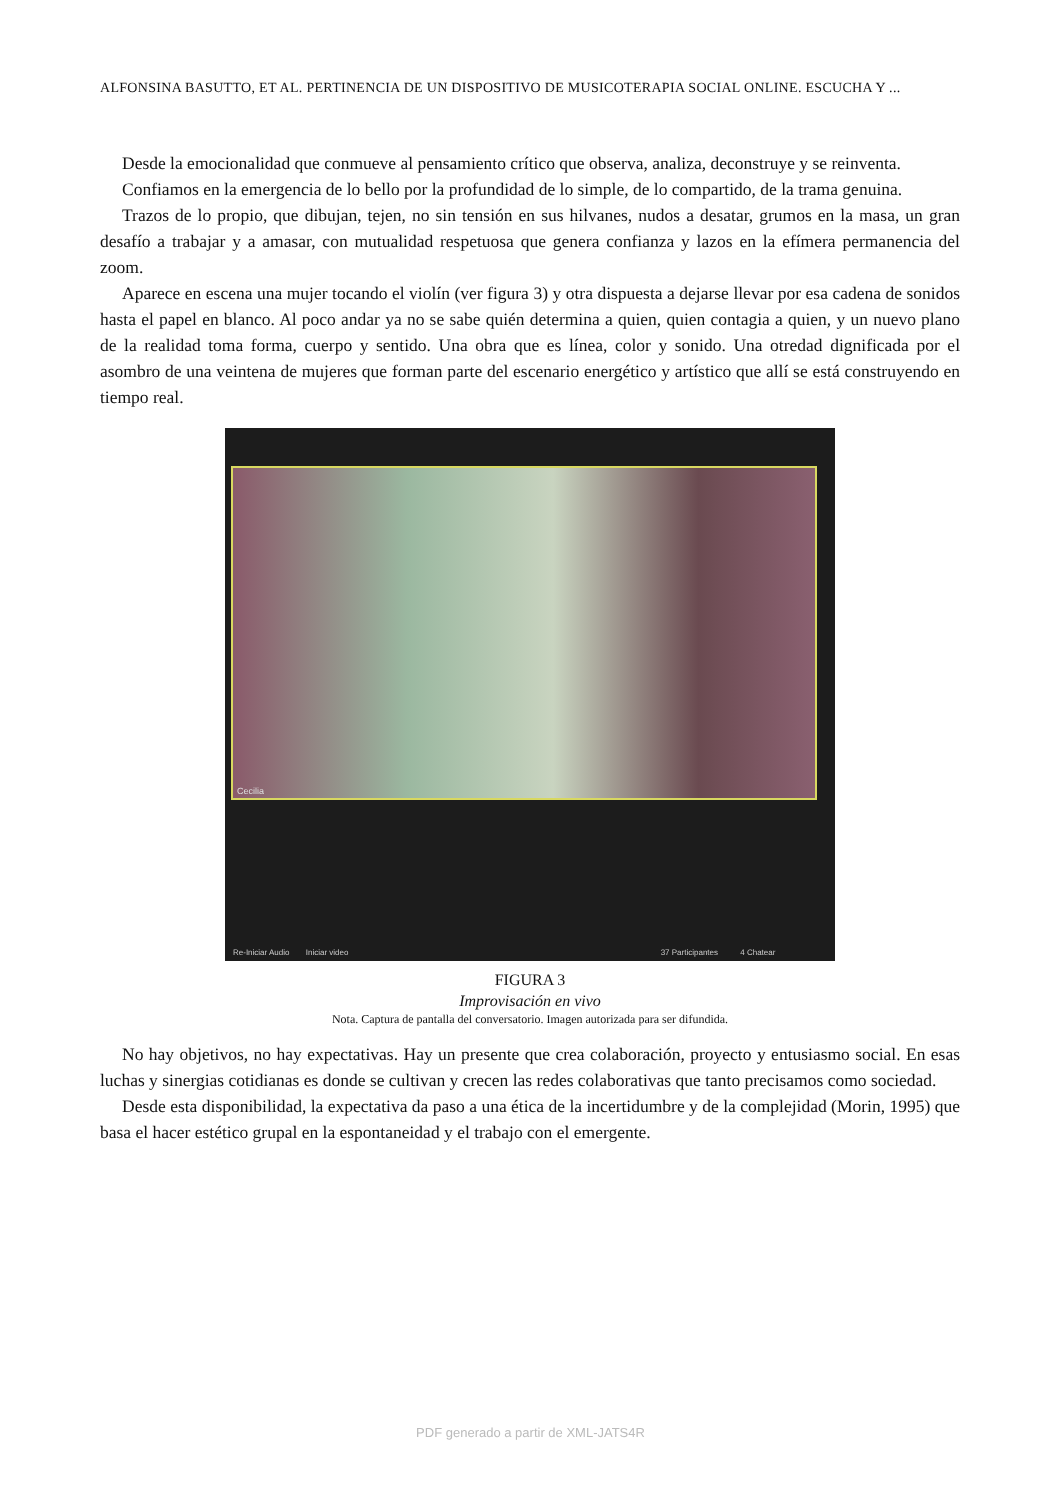ALFONSINA BASUTTO, ET AL. PERTINENCIA DE UN DISPOSITIVO DE MUSICOTERAPIA SOCIAL ONLINE. ESCUCHA Y ...
Desde la emocionalidad que conmueve al pensamiento crítico que observa, analiza, deconstruye y se reinventa.
Confiamos en la emergencia de lo bello por la profundidad de lo simple, de lo compartido, de la trama genuina.
Trazos de lo propio, que dibujan, tejen, no sin tensión en sus hilvanes, nudos a desatar, grumos en la masa, un gran desafío a trabajar y a amasar, con mutualidad respetuosa que genera confianza y lazos en la efímera permanencia del zoom.
Aparece en escena una mujer tocando el violín (ver figura 3) y otra dispuesta a dejarse llevar por esa cadena de sonidos hasta el papel en blanco. Al poco andar ya no se sabe quién determina a quien, quien contagia a quien, y un nuevo plano de la realidad toma forma, cuerpo y sentido. Una obra que es línea, color y sonido. Una otredad dignificada por el asombro de una veintena de mujeres que forman parte del escenario energético y artístico que allí se está construyendo en tiempo real.
Cecilia
Re-Iniciar Audio Iniciar video 37 Participantes 4 Chatear
FIGURA 3
Improvisación en vivo
Nota. Captura de pantalla del conversatorio. Imagen autorizada para ser difundida.
No hay objetivos, no hay expectativas. Hay un presente que crea colaboración, proyecto y entusiasmo social. En esas luchas y sinergias cotidianas es donde se cultivan y crecen las redes colaborativas que tanto precisamos como sociedad.
Desde esta disponibilidad, la expectativa da paso a una ética de la incertidumbre y de la complejidad (Morin, 1995) que basa el hacer estético grupal en la espontaneidad y el trabajo con el emergente.
PDF generado a partir de XML-JATS4R